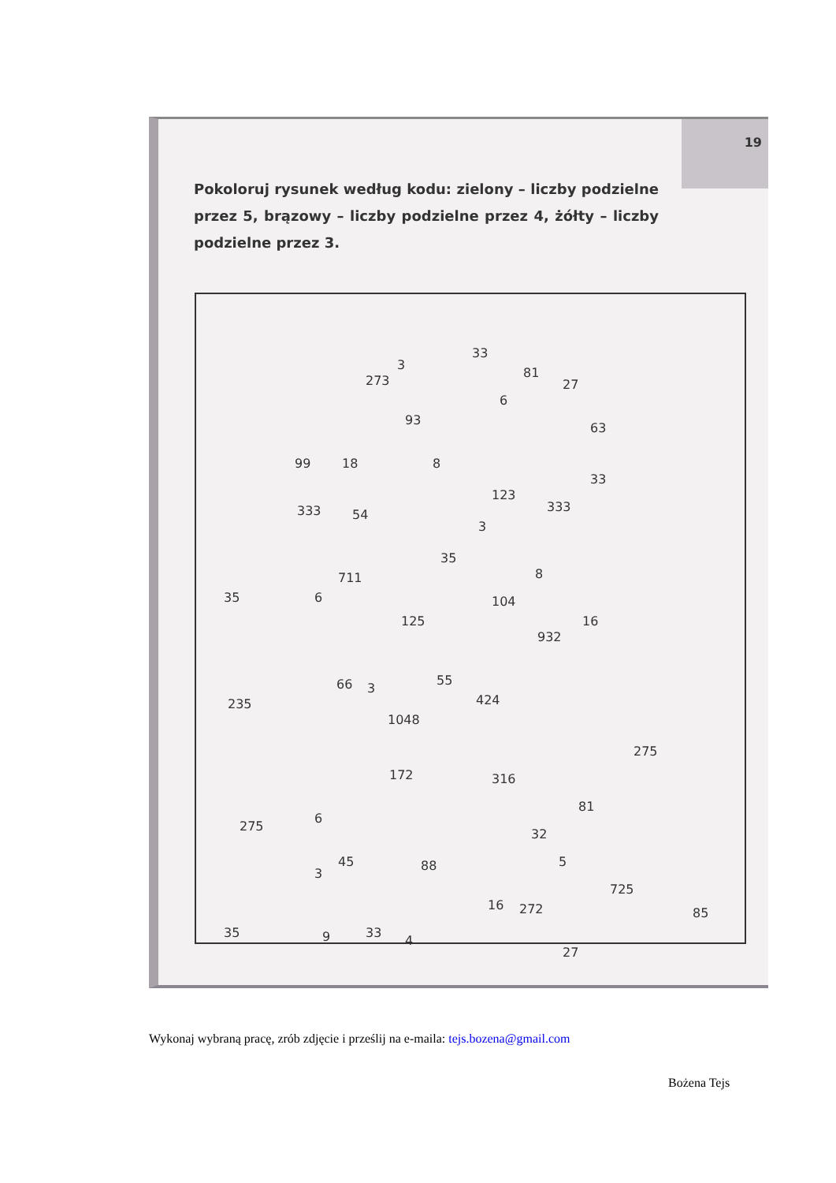19
Pokoloruj rysunek według kodu: zielony – liczby podzielne przez 5, brązowy – liczby podzielne przez 4, żółty – liczby podzielne przez 3.
3
33
273
81
27
6
93
63
99 18 8
33
123
333 333 54
3
35
711 8
35 6 104
125 16
932
66 3
55
424 235
1048
275
172 316
81
6
275
32
88
3
45 5
725
16 272 85
35 9 33
4
27
Wykonaj wybraną pracę, zrób zdjęcie i prześlij na e-maila: tejs.bozena@gmail.com
Bożena Tejs